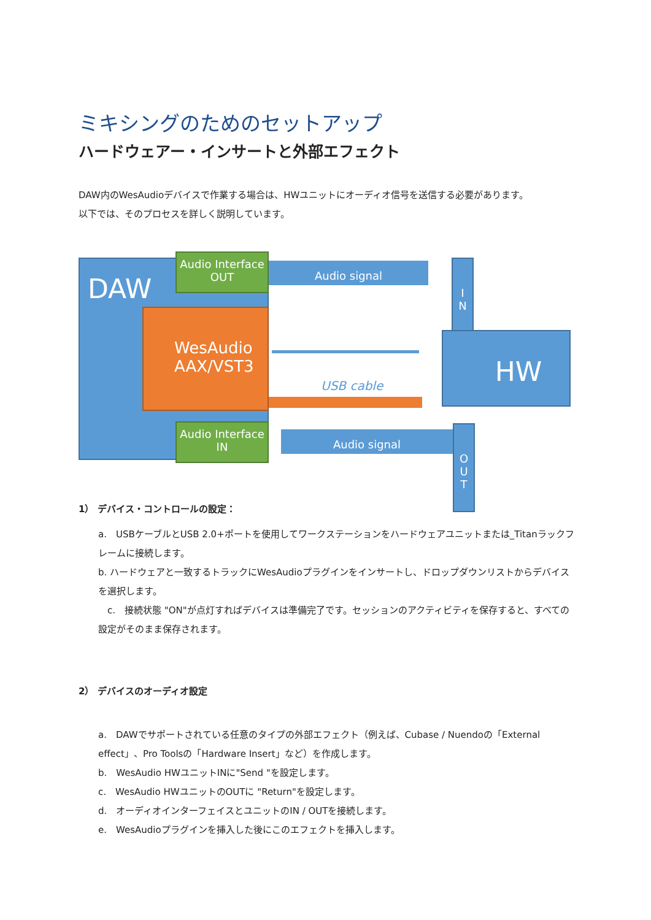ミキシングのためのセットアップ
ハードウェアー・インサートと外部エフェクト
DAW内のWesAudioデバイスで作業する場合は、HWユニットにオーディオ信号を送信する必要があります。
以下では、そのプロセスを詳しく説明しています。
DAW
Audio Interface
OUT
Audio signal
I
N
WesAudio
AAX/VST3
USB cable
HW
O
U
T
Audio signal
Audio Interface
IN
1） デバイス・コントロールの設定：
a.　USBケーブルとUSB 2.0+ポートを使用してワークステーションをハードウェアユニットまたは_Titanラックフレームに接続します。
b. ハードウェアと一致するトラックにWesAudioプラグインをインサートし、ドロップダウンリストからデバイスを選択します。
　c.　接続状態 "ON"が点灯すればデバイスは準備完了です。セッションのアクティビティを保存すると、すべての設定がそのまま保存されます。
2） デバイスのオーディオ設定
a.　DAWでサポートされている任意のタイプの外部エフェクト（例えば、Cubase / Nuendoの「External effect」、Pro Toolsの「Hardware Insert」など）を作成します。
b.　WesAudio HWユニットINに"Send "を設定します。
c.　WesAudio HWユニットのOUTに "Return"を設定します。
d.　オーディオインターフェイスとユニットのIN / OUTを接続します。
e.　WesAudioプラグインを挿入した後にこのエフェクトを挿入します。